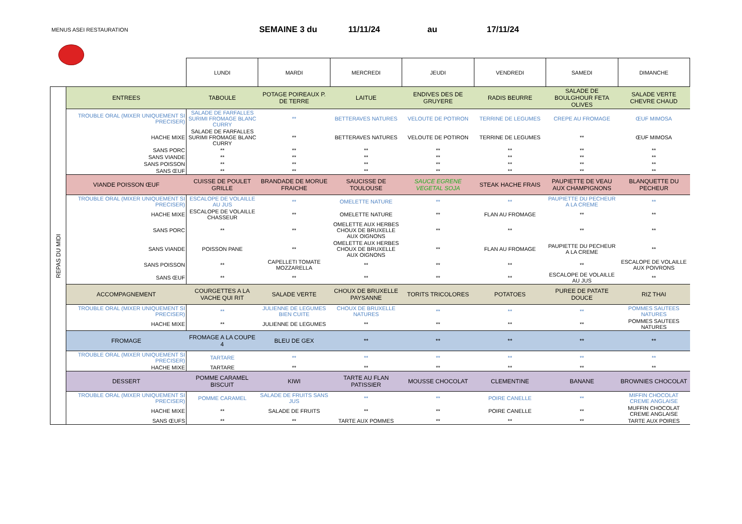MENUS ASEI RESTAURATION
SEMAINE 3 du 11/11/24 au 17/11/24
| | | LUNDI | MARDI | MERCREDI | JEUDI | VENDREDI | SAMEDI | DIMANCHE |
| REPAS DU MIDI | ENTREES | TABOULE | POTAGE POIREAUX P. DE TERRE | LAITUE | ENDIVES DES DE GRUYERE | RADIS BEURRE | SALADE DE BOULGHOUR FETA OLIVES | SALADE VERTE CHEVRE CHAUD |
| | TROUBLE ORAL (MIXER UNIQUEMENT SI PRECISER) | SALADE DE FARFALLES SURIMI FROMAGE BLANC CURRY | ** | BETTERAVES NATURES | VELOUTE DE POTIRON | TERRINE DE LEGUMES | CREPE AU FROMAGE | ŒUF MIMOSA |
| | HACHE MIXE | SALADE DE FARFALLES SURIMI FROMAGE BLANC CURRY | ** | BETTERAVES NATURES | VELOUTE DE POTIRON | TERRINE DE LEGUMES | ** | ŒUF MIMOSA |
| | SANS PORC | ** | ** | ** | ** | ** | ** | ** |
| | SANS VIANDE | ** | ** | ** | ** | ** | ** | ** |
| | SANS POISSON | ** | ** | ** | ** | ** | ** | ** |
| | SANS ŒUF | ** | ** | ** | ** | ** | ** | ** |
| | VIANDE POISSON ŒUF | CUISSE DE POULET GRILLE | BRANDADE DE MORUE FRAICHE | SAUCISSE DE TOULOUSE | SAUCE EGRENE VEGETAL SOJA | STEAK HACHE FRAIS | PAUPIETTE DE VEAU AUX CHAMPIGNONS | BLANQUETTE DU PECHEUR |
| | TROUBLE ORAL (MIXER UNIQUEMENT SI PRECISER) | ESCALOPE DE VOLAILLE AU JUS | ** | OMELETTE NATURE | ** | ** | PAUPIETTE DU PECHEUR A LA CREME | ** |
| | HACHE MIXE | ESCALOPE DE VOLAILLE CHASSEUR | ** | OMELETTE NATURE | ** | FLAN AU FROMAGE | ** | ** |
| | SANS PORC | ** | ** | OMELETTE AUX HERBES CHOUX DE BRUXELLE AUX OIGNONS | ** | ** | ** | ** |
| | SANS VIANDE | POISSON PANE | ** | OMELETTE AUX HERBES CHOUX DE BRUXELLE AUX OIGNONS | ** | FLAN AU FROMAGE | PAUPIETTE DU PECHEUR A LA CREME | ** |
| | SANS POISSON | ** | CAPELLETI TOMATE MOZZARELLA | ** | ** | ** | ** | ESCALOPE DE VOLAILLE AUX POIVRONS |
| | SANS ŒUF | ** | ** | ** | ** | ** | ESCALOPE DE VOLAILLE AU JUS | ** |
| | ACCOMPAGNEMENT | COURGETTES A LA VACHE QUI RIT | SALADE VERTE | CHOUX DE BRUXELLE PAYSANNE | TORITS TRICOLORES | POTATOES | PUREE DE PATATE DOUCE | RIZ THAI |
| | TROUBLE ORAL (MIXER UNIQUEMENT SI PRECISER) | ** | JULIENNE DE LEGUMES BIEN CUITE | CHOUX DE BRUXELLE NATURES | ** | ** | ** | POMMES SAUTEES NATURES |
| | HACHE MIXE | ** | JULIENNE DE LEGUMES | ** | ** | ** | ** | POMMES SAUTEES NATURES |
| | FROMAGE | FROMAGE A LA COUPE 4 | BLEU DE GEX | ** | ** | ** | ** | ** |
| | TROUBLE ORAL (MIXER UNIQUEMENT SI PRECISER) | TARTARE | ** | ** | ** | ** | ** | ** |
| | HACHE MIXE | TARTARE | ** | ** | ** | ** | ** | ** |
| | DESSERT | POMME CARAMEL BISCUIT | KIWI | TARTE AU FLAN PATISSIER | MOUSSE CHOCOLAT | CLEMENTINE | BANANE | BROWNIES CHOCOLAT |
| | TROUBLE ORAL (MIXER UNIQUEMENT SI PRECISER) | POMME CARAMEL | SALADE DE FRUITS SANS JUS | ** | ** | POIRE CANELLE | ** | MIFFIN CHOCOLAT CREME ANGLAISE |
| | HACHE MIXE | ** | SALADE DE FRUITS | ** | ** | POIRE CANELLE | ** | MUFFIN CHOCOLAT CREME ANGLAISE |
| | SANS ŒUFS | ** | ** | TARTE AUX POMMES | ** | ** | ** | TARTE AUX POIRES |